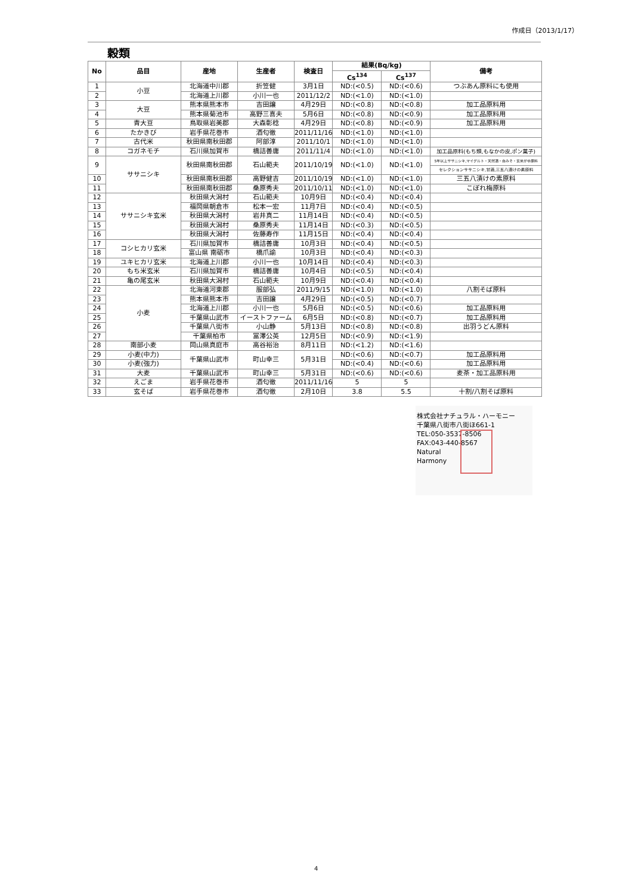作成日（2013/1/17）
穀類
| No | 品目 | 産地 | 生産者 | 検査日 | 結果(Bq/kg) | | 備考 |
| --- | --- | --- | --- | --- | --- | --- | --- |
| | | | | | Cs<sup>134</sup> | Cs<sup>137</sup> | |
| 1 | 小豆 | 北海道中川郡 | 折笠健 | 3月1日 | ND:(<0.5) | ND:(<0.6) | つぶあん原料にも使用 |
| 2 | | 北海道上川郡 | 小川一也 | 2011/12/2 | ND:(<1.0) | ND:(<1.0) | |
| 3 | 大豆 | 熊本県熊本市 | 吉田譲 | 4月29日 | ND:(<0.8) | ND:(<0.8) | 加工品原料用 |
| 4 | | 熊本県菊池市 | 高野三喜夫 | 5月6日 | ND:(<0.8) | ND:(<0.9) | 加工品原料用 |
| 5 | 青大豆 | 鳥取県岩美郡 | 大森彰稔 | 4月29日 | ND:(<0.8) | ND:(<0.9) | 加工品原料用 |
| 6 | たかきび | 岩手県花巻市 | 酒匂徹 | 2011/11/16 | ND:(<1.0) | ND:(<1.0) | |
| 7 | 古代米 | 秋田県南秋田郡 | 阿部淳 | 2011/10/1 | ND:(<1.0) | ND:(<1.0) | |
| 8 | コガネモチ | 石川県加賀市 | 橋詰善庸 | 2011/11/4 | ND:(<1.0) | ND:(<1.0) | 加工品原料(もち類,もなかの皮,ポン菓子) |
| 9 | ササニシキ | 秋田県南秋田郡 | 石山範夫 | 2011/10/19 | ND:(<1.0) | ND:(<1.0) | 5年以上ササニシキ,マイグルト・天然酒・白みそ・玄米がゆ原料 セレクションササニシキ,甘酒,三五八漬けの素原料 |
| 10 | | 秋田県南秋田郡 | 高野健吉 | 2011/10/19 | ND:(<1.0) | ND:(<1.0) | 三五八漬けの素原料 |
| 11 | | 秋田県南秋田郡 | 桑原秀夫 | 2011/10/11 | ND:(<1.0) | ND:(<1.0) | こぼれ梅原料 |
| 12 | ササニシキ玄米 | 秋田県大潟村 | 石山範夫 | 10月9日 | ND:(<0.4) | ND:(<0.4) | |
| 13 | | 福岡県朝倉市 | 松本一宏 | 11月7日 | ND:(<0.4) | ND:(<0.5) | |
| 14 | | 秋田県大潟村 | 岩井真二 | 11月14日 | ND:(<0.4) | ND:(<0.5) | |
| 15 | | 秋田県大潟村 | 桑原秀夫 | 11月14日 | ND:(<0.3) | ND:(<0.5) | |
| 16 | | 秋田県大潟村 | 佐藤寿作 | 11月15日 | ND:(<0.4) | ND:(<0.4) | |
| 17 | コシヒカリ玄米 | 石川県加賀市 | 橋詰善庸 | 10月3日 | ND:(<0.4) | ND:(<0.5) | |
| 18 | | 富山県 南砺市 | 橋爪諭 | 10月3日 | ND:(<0.4) | ND:(<0.3) | |
| 19 | ユキヒカリ玄米 | 北海道上川郡 | 小川一也 | 10月14日 | ND:(<0.4) | ND:(<0.3) | |
| 20 | もち米玄米 | 石川県加賀市 | 橋詰善庸 | 10月4日 | ND:(<0.5) | ND:(<0.4) | |
| 21 | 亀の尾玄米 | 秋田県大潟村 | 石山範夫 | 10月9日 | ND:(<0.4) | ND:(<0.4) | |
| 22 | 小麦 | 北海道河東郡 | 服部弘 | 2011/9/15 | ND:(<1.0) | ND:(<1.0) | 八割そば原料 |
| 23 | | 熊本県熊本市 | 吉田譲 | 4月29日 | ND:(<0.5) | ND:(<0.7) | |
| 24 | | 北海道上川郡 | 小川一也 | 5月6日 | ND:(<0.5) | ND:(<0.6) | 加工品原料用 |
| 25 | | 千葉県山武市 | イーストファーム | 6月5日 | ND:(<0.8) | ND:(<0.7) | 加工品原料用 |
| 26 | | 千葉県八街市 | 小山静 | 5月13日 | ND:(<0.8) | ND:(<0.8) | 出羽うどん原料 |
| 27 | | 千葉県柏市 | 冨澤公英 | 12月5日 | ND:(<0.9) | ND:(<1.9) | |
| 28 | 南部小麦 | 岡山県真庭市 | 高谷裕治 | 8月11日 | ND:(<1.2) | ND:(<1.6) | |
| 29 | 小麦(中力) | 千葉県山武市 | 町山幸三 | 5月31日 | ND:(<0.6) | ND:(<0.7) | 加工品原料用 |
| 30 | 小麦(強力) | | | | ND:(<0.4) | ND:(<0.6) | 加工品原料用 |
| 31 | 大麦 | 千葉県山武市 | 町山幸三 | 5月31日 | ND:(<0.6) | ND:(<0.6) | 麦茶・加工品原料用 |
| 32 | えごま | 岩手県花巻市 | 酒匂徹 | 2011/11/16 | 5 | 5 | |
| 33 | 玄そば | 岩手県花巻市 | 酒匂徹 | 2月10日 | 3.8 | 5.5 | 十割/八割そば原料 |
株式会社ナチュラル・ハーモニー
千葉県八街市八街ほ661-1
TEL:050-3537-8506
FAX:043-440-8567
Natural
Harmony
4